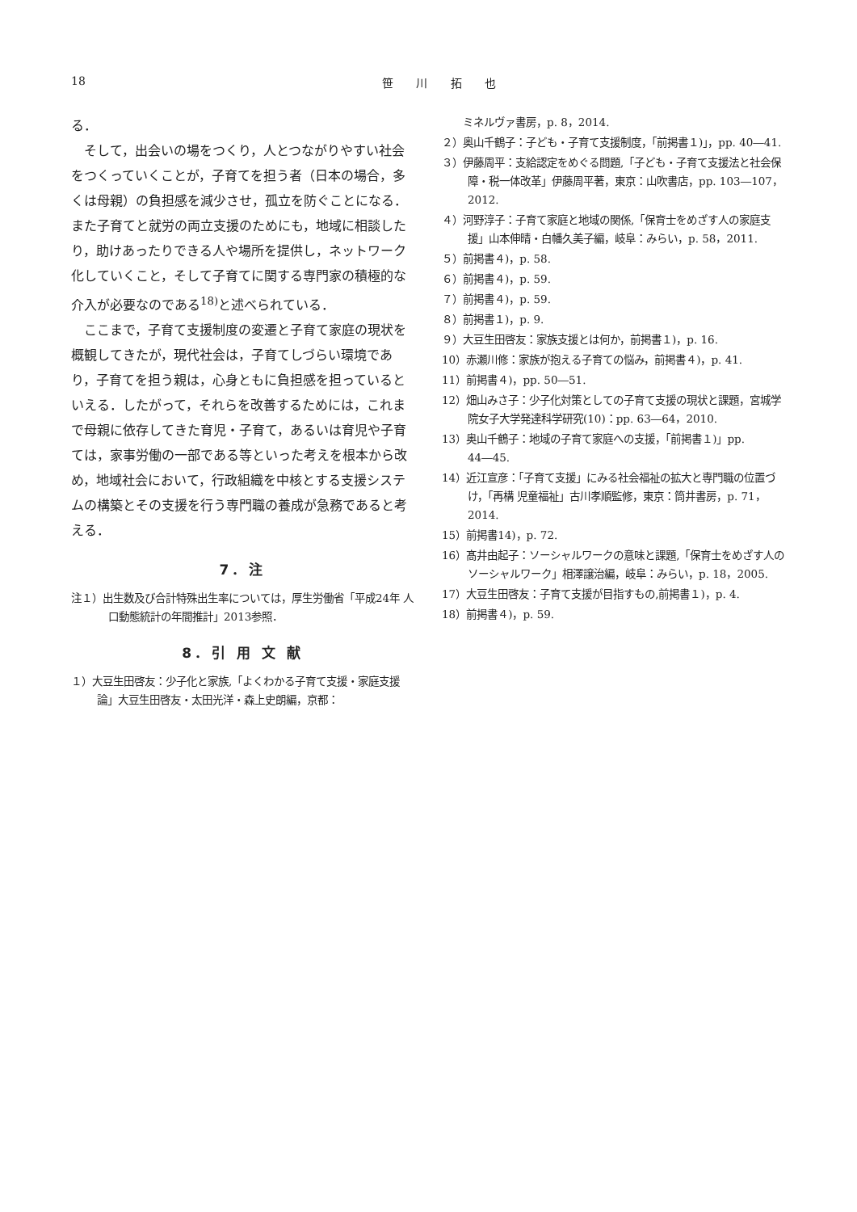18 笹 川 拓 也
る．
　そして，出会いの場をつくり，人とつながりやすい社会をつくっていくことが，子育てを担う者（日本の場合，多くは母親）の負担感を減少させ，孤立を防ぐことになる．また子育てと就労の両立支援のためにも，地域に相談したり，助けあったりできる人や場所を提供し，ネットワーク化していくこと，そして子育てに関する専門家の積極的な介入が必要なのである<sup>18)</sup>と述べられている．
　ここまで，子育て支援制度の変遷と子育て家庭の現状を概観してきたが，現代社会は，子育てしづらい環境であり，子育てを担う親は，心身ともに負担感を担っているといえる．したがって，それらを改善するためには，これまで母親に依存してきた育児・子育て，あるいは育児や子育ては，家事労働の一部である等といった考えを根本から改め，地域社会において，行政組織を中核とする支援システムの構築とその支援を行う専門職の養成が急務であると考える．
7．注
注１）出生数及び合計特殊出生率については，厚生労働省「平成24年 人口動態統計の年間推計」2013参照．
8．引 用 文 献
１）大豆生田啓友：少子化と家族,「よくわかる子育て支援・家庭支援論」大豆生田啓友・太田光洋・森上史朗編，京都：
　　ミネルヴァ書房，p. 8，2014.
２）奥山千鶴子：子ども・子育て支援制度，「前掲書１)」，pp. 40―41.
３）伊藤周平：支給認定をめぐる問題,「子ども・子育て支援法と社会保障・税一体改革」伊藤周平著，東京：山吹書店，pp. 103―107，2012.
４）河野淳子：子育て家庭と地域の関係,「保育士をめざす人の家庭支援」山本伸晴・白幡久美子編，岐阜：みらい，p. 58，2011.
５）前掲書４)，p. 58.
６）前掲書４)，p. 59.
７）前掲書４)，p. 59.
８）前掲書１)，p. 9.
９）大豆生田啓友：家族支援とは何か，前掲書１)，p. 16.
10）赤瀬川修：家族が抱える子育ての悩み，前掲書４)，p. 41.
11）前掲書４)，pp. 50―51.
12）畑山みさ子：少子化対策としての子育て支援の現状と課題，宮城学院女子大学発達科学研究(10)：pp. 63―64，2010.
13）奥山千鶴子：地域の子育て家庭への支援，「前掲書１)」pp. 44―45.
14）近江宣彦：「子育て支援」にみる社会福祉の拡大と専門職の位置づけ，「再構 児童福祉」古川孝順監修，東京：筒井書房，p. 71，2014.
15）前掲書14)，p. 72.
16）髙井由起子：ソーシャルワークの意味と課題,「保育士をめざす人のソーシャルワーク」相澤譲治編，岐阜：みらい，p. 18，2005.
17）大豆生田啓友：子育て支援が目指すもの,前掲書１)，p. 4.
18）前掲書４)，p. 59.